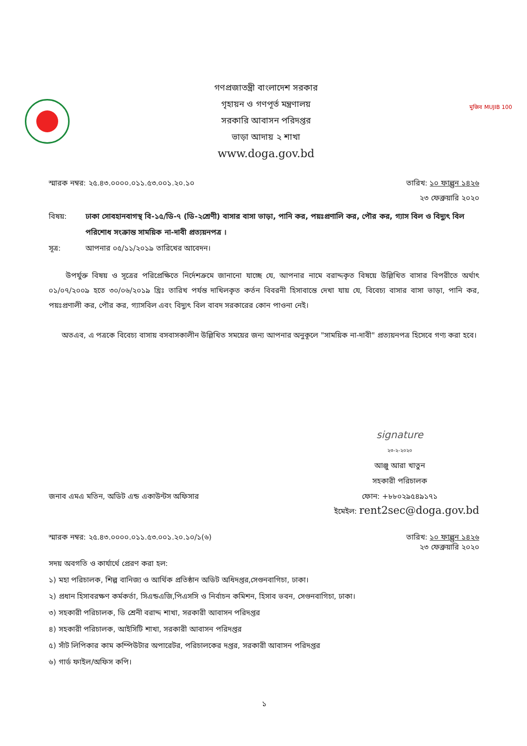গণপ্রজাতন্ত্রী বাংলাদেশ সরকার
গৃহায়ন ও গণপূর্ত মন্ত্রণালয়
সরকারি আবাসন পরিদপ্তর
ভাড়া আদায় ২ শাখা
www.doga.gov.bd
মুজিব MUJIB 100
স্মারক নম্বর: ২৫.৪৩.০০০০.০১১.৫৩.০০১.২০.১০
তারিখ: ১০ ফাল্গুন ১৪২৬
২৩ ফেব্রুয়ারি ২০২০
বিষয়: ঢাকা সোবহানবাগস্থ বি-১৫/ডি-৭ (ডি-২শ্রেণী) বাসার বাসা ভাড়া, পানি কর, পয়ঃপ্রণালি কর, পৌর কর, গ্যাস বিল ও বিদ্যুৎ বিল পরিশোধ সংক্রান্ত সাময়িক না-দাবী প্রত্যয়নপত্র ।
সূত্র: আপনার ০৫/১১/২০১৯ তারিখের আবেদন।
উপর্যুক্ত বিষয় ও সূত্রের পরিপ্রেক্ষিতে নির্দেশক্রমে জানানো যাচ্ছে যে, আপনার নামে বরাদ্দকৃত বিষয়ে উল্লিখিত বাসার বিপরীতে অর্থাৎ ০১/০৭/২০০৯ হতে ৩০/০৬/২০১৯ খ্রিঃ তারিখ পর্যন্ত দাখিলকৃত কর্তন বিবরনী হিসাবান্তে দেখা যায় যে, বিবেচ্য বাসার বাসা ভাড়া, পানি কর, পয়ঃপ্রণালী কর, পৌর কর, গ্যাসবিল এবং বিদ্যুৎ বিল বাবদ সরকারের কোন পাওনা নেই।
অতএব, এ পত্রকে বিবেচ্য বাসায় বসবাসকালীন উল্লিখিত সময়ের জন্য আপনার অনুকূলে "সাময়িক না-দাবী" প্রত্যয়নপত্র হিসেবে গণ্য করা হবে।
signature
২৩-২-২০২০
আঞ্জু আরা খাতুন
সহকারী পরিচালক
জনাব এমএ মতিন, অডিট এন্ড একাউন্টস অফিসার
ফোন: +৮৮০২৯৫৪৯১৭১
ইমেইল: rent2sec@doga.gov.bd
স্মারক নম্বর: ২৫.৪৩.০০০০.০১১.৫৩.০০১.২০.১০/১(৬)
তারিখ: ১০ ফাল্গুন ১৪২৬
২৩ ফেব্রুয়ারি ২০২০
সদয় অবগতি ও কার্যার্থে প্রেরণ করা হল:
১) মহা পরিচালক, শিল্প বানিজ্য ও আর্থিক প্রতিষ্ঠান অডিট অধিদপ্তর,সেগুনবাগিচা, ঢাকা।
২) প্রধান হিসাবরক্ষণ কর্মকর্তা, সিএন্ডএজি,পিএসসি ও নির্বাচন কমিশন, হিসাব ভবন, সেগুনবাগিচা, ঢাকা।
৩) সহকারী পরিচালক, ডি শ্রেনী বরাদ্দ শাখা, সরকারী আবাসন পরিদপ্তর
৪) সহকারী পরিচালক, আইসিটি শাখা, সরকারী আবাসন পরিদপ্তর
৫) সাঁট লিপিকার কাম কম্পিউটার অপারেটর, পরিচালকের দপ্তর, সরকারী আবাসন পরিদপ্তর
৬) গার্ড ফাইল/অফিস কপি।
১